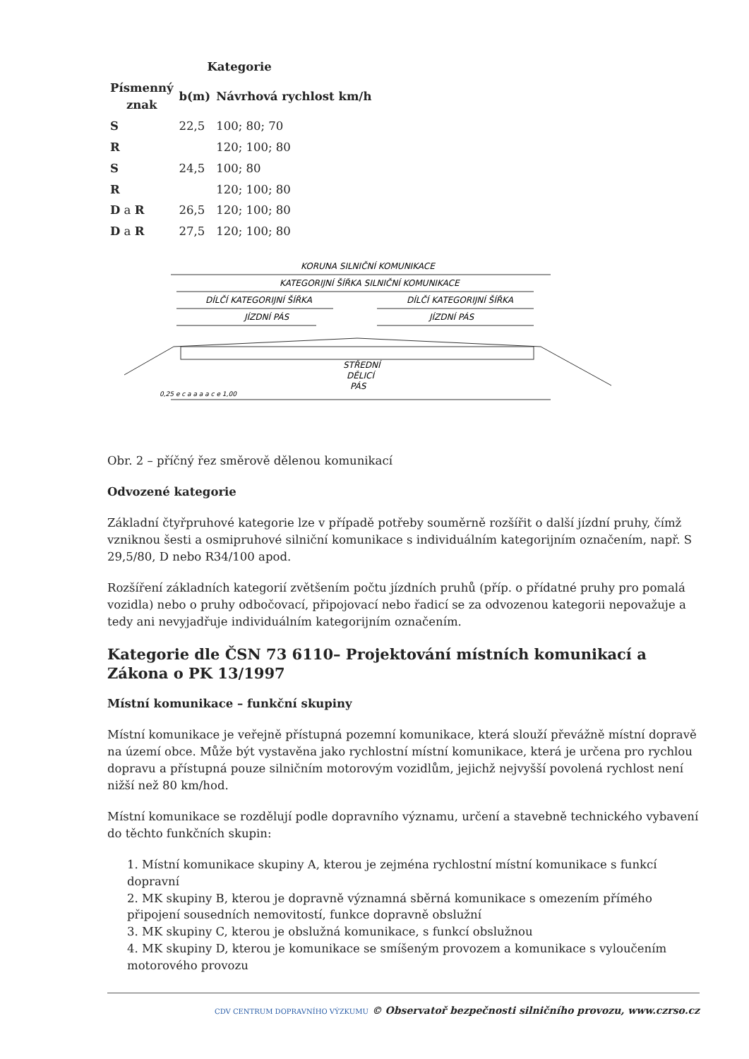| | Kategorie | |
| --- | --- | --- |
| Písmenný znak | b(m) | Návrhová rychlost km/h |
| S | 22,5 | 100; 80; 70 |
| R | | 120; 100; 80 |
| S | 24,5 | 100; 80 |
| R | | 120; 100; 80 |
| D a R | 26,5 | 120; 100; 80 |
| D a R | 27,5 | 120; 100; 80 |
KORUNA SILNIČNÍ KOMUNIKACE
KATEGORIJNÍ ŠÍŘKA SILNIČNÍ KOMUNIKACE
DÍLČÍ KATEGORIJNÍ ŠÍŘKA
DÍLČÍ KATEGORIJNÍ ŠÍŘKA
JÍZDNÍ PÁS
JÍZDNÍ PÁS
STŘEDNÍ
DĚLICÍ
PÁS
0,25 e c a a a a c e 1,00
Obr. 2 – příčný řez směrově dělenou komunikací
Odvozené kategorie
Základní čtyřpruhové kategorie lze v případě potřeby souměrně rozšířit o další jízdní pruhy, čímž vzniknou šesti a osmipruhové silniční komunikace s individuálním kategorijním označením, např. S 29,5/80, D nebo R34/100 apod.
Rozšíření základních kategorií zvětšením počtu jízdních pruhů (příp. o přídatné pruhy pro pomalá vozidla) nebo o pruhy odbočovací, připojovací nebo řadicí se za odvozenou kategorii nepovažuje a tedy ani nevyjadřuje individuálním kategorijním označením.
Kategorie dle ČSN 73 6110– Projektování místních komunikací a Zákona o PK 13/1997
Místní komunikace – funkční skupiny
Místní komunikace je veřejně přístupná pozemní komunikace, která slouží převážně místní dopravě na území obce. Může být vystavěna jako rychlostní místní komunikace, která je určena pro rychlou dopravu a přístupná pouze silničním motorovým vozidlům, jejichž nejvyšší povolená rychlost není nižší než 80 km/hod.
Místní komunikace se rozdělují podle dopravního významu, určení a stavebně technického vybavení do těchto funkčních skupin:
1. Místní komunikace skupiny A, kterou je zejména rychlostní místní komunikace s funkcí dopravní
2. MK skupiny B, kterou je dopravně významná sběrná komunikace s omezením přímého připojení sousedních nemovitostí, funkce dopravně obslužní
3. MK skupiny C, kterou je obslužná komunikace, s funkcí obslužnou
4. MK skupiny D, kterou je komunikace se smíšeným provozem a komunikace s vyloučením motorového provozu
CDV CENTRUM DOPRAVNÍHO VÝZKUMU © Observatoř bezpečnosti silničního provozu, www.czrso.cz